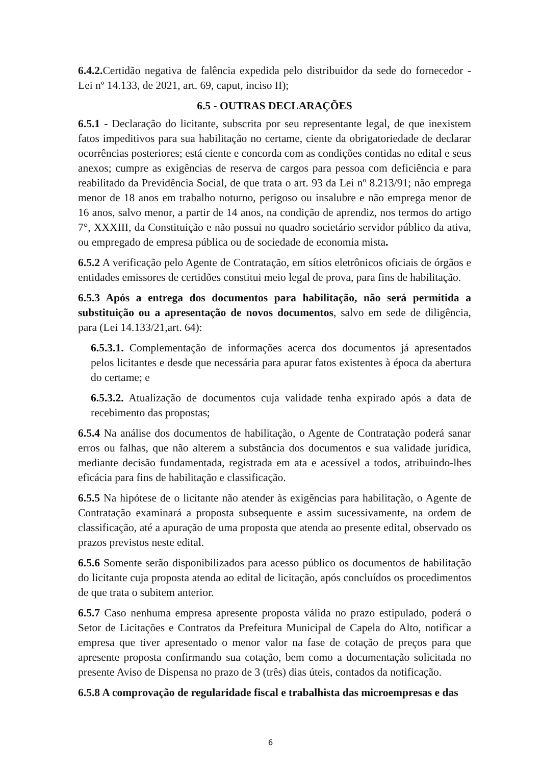6.4.2. Certidão negativa de falência expedida pelo distribuidor da sede do fornecedor - Lei nº 14.133, de 2021, art. 69, caput, inciso II);
6.5 - OUTRAS DECLARAÇÕES
6.5.1 - Declaração do licitante, subscrita por seu representante legal, de que inexistem fatos impeditivos para sua habilitação no certame, ciente da obrigatoriedade de declarar ocorrências posteriores; está ciente e concorda com as condições contidas no edital e seus anexos; cumpre as exigências de reserva de cargos para pessoa com deficiência e para reabilitado da Previdência Social, de que trata o art. 93 da Lei nº 8.213/91; não emprega menor de 18 anos em trabalho noturno, perigoso ou insalubre e não emprega menor de 16 anos, salvo menor, a partir de 14 anos, na condição de aprendiz, nos termos do artigo 7°, XXXIII, da Constituição e não possui no quadro societário servidor público da ativa, ou empregado de empresa pública ou de sociedade de economia mista.
6.5.2 A verificação pelo Agente de Contratação, em sítios eletrônicos oficiais de órgãos e entidades emissores de certidões constitui meio legal de prova, para fins de habilitação.
6.5.3 Após a entrega dos documentos para habilitação, não será permitida a substituição ou a apresentação de novos documentos, salvo em sede de diligência, para (Lei 14.133/21,art. 64):
6.5.3.1. Complementação de informações acerca dos documentos já apresentados pelos licitantes e desde que necessária para apurar fatos existentes à época da abertura do certame; e
6.5.3.2. Atualização de documentos cuja validade tenha expirado após a data de recebimento das propostas;
6.5.4 Na análise dos documentos de habilitação, o Agente de Contratação poderá sanar erros ou falhas, que não alterem a substância dos documentos e sua validade jurídica, mediante decisão fundamentada, registrada em ata e acessível a todos, atribuindo-lhes eficácia para fins de habilitação e classificação.
6.5.5 Na hipótese de o licitante não atender às exigências para habilitação, o Agente de Contratação examinará a proposta subsequente e assim sucessivamente, na ordem de classificação, até a apuração de uma proposta que atenda ao presente edital, observado os prazos previstos neste edital.
6.5.6 Somente serão disponibilizados para acesso público os documentos de habilitação do licitante cuja proposta atenda ao edital de licitação, após concluídos os procedimentos de que trata o subitem anterior.
6.5.7 Caso nenhuma empresa apresente proposta válida no prazo estipulado, poderá o Setor de Licitações e Contratos da Prefeitura Municipal de Capela do Alto, notificar a empresa que tiver apresentado o menor valor na fase de cotação de preços para que apresente proposta confirmando sua cotação, bem como a documentação solicitada no presente Aviso de Dispensa no prazo de 3 (três) dias úteis, contados da notificação.
6.5.8 A comprovação de regularidade fiscal e trabalhista das microempresas e das
6